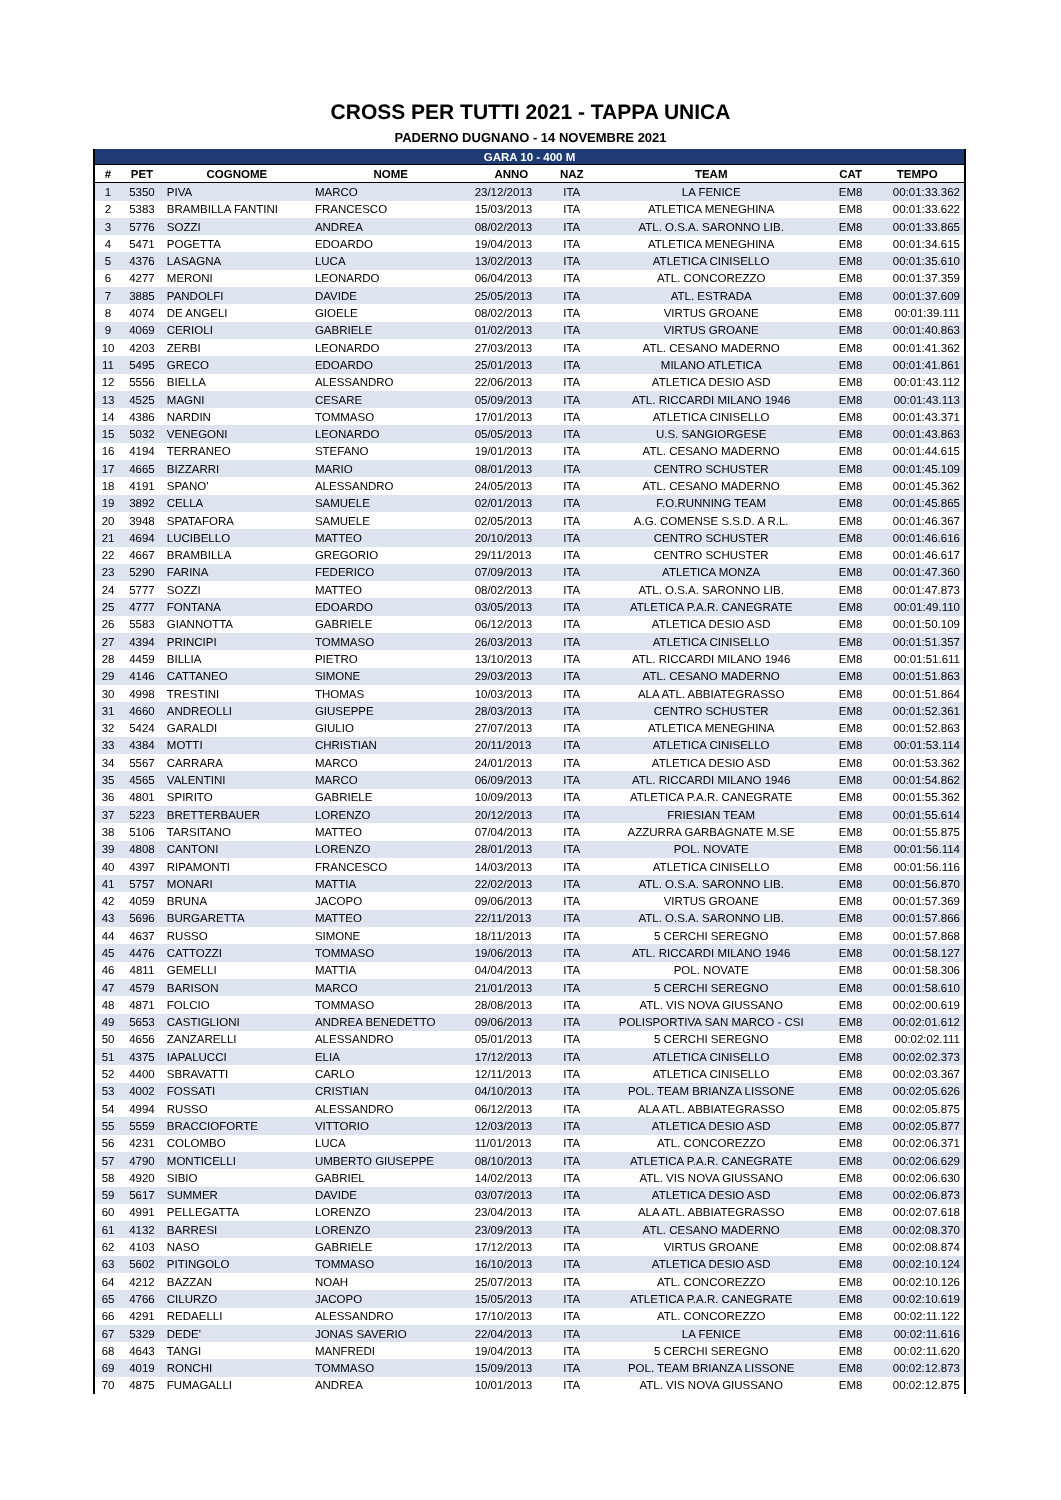CROSS PER TUTTI 2021 - TAPPA UNICA
PADERNO DUGNANO - 14 NOVEMBRE 2021
| GARA 10 - 400 M | | | | | | | | |
| --- | --- | --- | --- | --- | --- | --- | --- | --- |
| # | PET | COGNOME | NOME | ANNO | NAZ | TEAM | CAT | TEMPO |
| 1 | 5350 | PIVA | MARCO | 23/12/2013 | ITA | LA FENICE | EM8 | 00:01:33.362 |
| 2 | 5383 | BRAMBILLA FANTINI | FRANCESCO | 15/03/2013 | ITA | ATLETICA MENEGHINA | EM8 | 00:01:33.622 |
| 3 | 5776 | SOZZI | ANDREA | 08/02/2013 | ITA | ATL. O.S.A. SARONNO LIB. | EM8 | 00:01:33.865 |
| 4 | 5471 | POGETTA | EDOARDO | 19/04/2013 | ITA | ATLETICA MENEGHINA | EM8 | 00:01:34.615 |
| 5 | 4376 | LASAGNA | LUCA | 13/02/2013 | ITA | ATLETICA CINISELLO | EM8 | 00:01:35.610 |
| 6 | 4277 | MERONI | LEONARDO | 06/04/2013 | ITA | ATL. CONCOREZZO | EM8 | 00:01:37.359 |
| 7 | 3885 | PANDOLFI | DAVIDE | 25/05/2013 | ITA | ATL. ESTRADA | EM8 | 00:01:37.609 |
| 8 | 4074 | DE ANGELI | GIOELE | 08/02/2013 | ITA | VIRTUS GROANE | EM8 | 00:01:39.111 |
| 9 | 4069 | CERIOLI | GABRIELE | 01/02/2013 | ITA | VIRTUS GROANE | EM8 | 00:01:40.863 |
| 10 | 4203 | ZERBI | LEONARDO | 27/03/2013 | ITA | ATL. CESANO MADERNO | EM8 | 00:01:41.362 |
| 11 | 5495 | GRECO | EDOARDO | 25/01/2013 | ITA | MILANO ATLETICA | EM8 | 00:01:41.861 |
| 12 | 5556 | BIELLA | ALESSANDRO | 22/06/2013 | ITA | ATLETICA DESIO ASD | EM8 | 00:01:43.112 |
| 13 | 4525 | MAGNI | CESARE | 05/09/2013 | ITA | ATL. RICCARDI MILANO 1946 | EM8 | 00:01:43.113 |
| 14 | 4386 | NARDIN | TOMMASO | 17/01/2013 | ITA | ATLETICA CINISELLO | EM8 | 00:01:43.371 |
| 15 | 5032 | VENEGONI | LEONARDO | 05/05/2013 | ITA | U.S. SANGIORGESE | EM8 | 00:01:43.863 |
| 16 | 4194 | TERRANEO | STEFANO | 19/01/2013 | ITA | ATL. CESANO MADERNO | EM8 | 00:01:44.615 |
| 17 | 4665 | BIZZARRI | MARIO | 08/01/2013 | ITA | CENTRO SCHUSTER | EM8 | 00:01:45.109 |
| 18 | 4191 | SPANO' | ALESSANDRO | 24/05/2013 | ITA | ATL. CESANO MADERNO | EM8 | 00:01:45.362 |
| 19 | 3892 | CELLA | SAMUELE | 02/01/2013 | ITA | F.O.RUNNING TEAM | EM8 | 00:01:45.865 |
| 20 | 3948 | SPATAFORA | SAMUELE | 02/05/2013 | ITA | A.G. COMENSE S.S.D. A R.L. | EM8 | 00:01:46.367 |
| 21 | 4694 | LUCIBELLO | MATTEO | 20/10/2013 | ITA | CENTRO SCHUSTER | EM8 | 00:01:46.616 |
| 22 | 4667 | BRAMBILLA | GREGORIO | 29/11/2013 | ITA | CENTRO SCHUSTER | EM8 | 00:01:46.617 |
| 23 | 5290 | FARINA | FEDERICO | 07/09/2013 | ITA | ATLETICA MONZA | EM8 | 00:01:47.360 |
| 24 | 5777 | SOZZI | MATTEO | 08/02/2013 | ITA | ATL. O.S.A. SARONNO LIB. | EM8 | 00:01:47.873 |
| 25 | 4777 | FONTANA | EDOARDO | 03/05/2013 | ITA | ATLETICA P.A.R. CANEGRATE | EM8 | 00:01:49.110 |
| 26 | 5583 | GIANNOTTA | GABRIELE | 06/12/2013 | ITA | ATLETICA DESIO ASD | EM8 | 00:01:50.109 |
| 27 | 4394 | PRINCIPI | TOMMASO | 26/03/2013 | ITA | ATLETICA CINISELLO | EM8 | 00:01:51.357 |
| 28 | 4459 | BILLIA | PIETRO | 13/10/2013 | ITA | ATL. RICCARDI MILANO 1946 | EM8 | 00:01:51.611 |
| 29 | 4146 | CATTANEO | SIMONE | 29/03/2013 | ITA | ATL. CESANO MADERNO | EM8 | 00:01:51.863 |
| 30 | 4998 | TRESTINI | THOMAS | 10/03/2013 | ITA | ALA ATL. ABBIATEGRASSO | EM8 | 00:01:51.864 |
| 31 | 4660 | ANDREOLLI | GIUSEPPE | 28/03/2013 | ITA | CENTRO SCHUSTER | EM8 | 00:01:52.361 |
| 32 | 5424 | GARALDI | GIULIO | 27/07/2013 | ITA | ATLETICA MENEGHINA | EM8 | 00:01:52.863 |
| 33 | 4384 | MOTTI | CHRISTIAN | 20/11/2013 | ITA | ATLETICA CINISELLO | EM8 | 00:01:53.114 |
| 34 | 5567 | CARRARA | MARCO | 24/01/2013 | ITA | ATLETICA DESIO ASD | EM8 | 00:01:53.362 |
| 35 | 4565 | VALENTINI | MARCO | 06/09/2013 | ITA | ATL. RICCARDI MILANO 1946 | EM8 | 00:01:54.862 |
| 36 | 4801 | SPIRITO | GABRIELE | 10/09/2013 | ITA | ATLETICA P.A.R. CANEGRATE | EM8 | 00:01:55.362 |
| 37 | 5223 | BRETTERBAUER | LORENZO | 20/12/2013 | ITA | FRIESIAN TEAM | EM8 | 00:01:55.614 |
| 38 | 5106 | TARSITANO | MATTEO | 07/04/2013 | ITA | AZZURRA GARBAGNATE M.SE | EM8 | 00:01:55.875 |
| 39 | 4808 | CANTONI | LORENZO | 28/01/2013 | ITA | POL. NOVATE | EM8 | 00:01:56.114 |
| 40 | 4397 | RIPAMONTI | FRANCESCO | 14/03/2013 | ITA | ATLETICA CINISELLO | EM8 | 00:01:56.116 |
| 41 | 5757 | MONARI | MATTIA | 22/02/2013 | ITA | ATL. O.S.A. SARONNO LIB. | EM8 | 00:01:56.870 |
| 42 | 4059 | BRUNA | JACOPO | 09/06/2013 | ITA | VIRTUS GROANE | EM8 | 00:01:57.369 |
| 43 | 5696 | BURGARETTA | MATTEO | 22/11/2013 | ITA | ATL. O.S.A. SARONNO LIB. | EM8 | 00:01:57.866 |
| 44 | 4637 | RUSSO | SIMONE | 18/11/2013 | ITA | 5 CERCHI SEREGNO | EM8 | 00:01:57.868 |
| 45 | 4476 | CATTOZZI | TOMMASO | 19/06/2013 | ITA | ATL. RICCARDI MILANO 1946 | EM8 | 00:01:58.127 |
| 46 | 4811 | GEMELLI | MATTIA | 04/04/2013 | ITA | POL. NOVATE | EM8 | 00:01:58.306 |
| 47 | 4579 | BARISON | MARCO | 21/01/2013 | ITA | 5 CERCHI SEREGNO | EM8 | 00:01:58.610 |
| 48 | 4871 | FOLCIO | TOMMASO | 28/08/2013 | ITA | ATL. VIS NOVA GIUSSANO | EM8 | 00:02:00.619 |
| 49 | 5653 | CASTIGLIONI | ANDREA BENEDETTO | 09/06/2013 | ITA | POLISPORTIVA SAN MARCO - CSI | EM8 | 00:02:01.612 |
| 50 | 4656 | ZANZARELLI | ALESSANDRO | 05/01/2013 | ITA | 5 CERCHI SEREGNO | EM8 | 00:02:02.111 |
| 51 | 4375 | IAPALUCCI | ELIA | 17/12/2013 | ITA | ATLETICA CINISELLO | EM8 | 00:02:02.373 |
| 52 | 4400 | SBRAVATTI | CARLO | 12/11/2013 | ITA | ATLETICA CINISELLO | EM8 | 00:02:03.367 |
| 53 | 4002 | FOSSATI | CRISTIAN | 04/10/2013 | ITA | POL. TEAM BRIANZA LISSONE | EM8 | 00:02:05.626 |
| 54 | 4994 | RUSSO | ALESSANDRO | 06/12/2013 | ITA | ALA ATL. ABBIATEGRASSO | EM8 | 00:02:05.875 |
| 55 | 5559 | BRACCIOFORTE | VITTORIO | 12/03/2013 | ITA | ATLETICA DESIO ASD | EM8 | 00:02:05.877 |
| 56 | 4231 | COLOMBO | LUCA | 11/01/2013 | ITA | ATL. CONCOREZZO | EM8 | 00:02:06.371 |
| 57 | 4790 | MONTICELLI | UMBERTO GIUSEPPE | 08/10/2013 | ITA | ATLETICA P.A.R. CANEGRATE | EM8 | 00:02:06.629 |
| 58 | 4920 | SIBIO | GABRIEL | 14/02/2013 | ITA | ATL. VIS NOVA GIUSSANO | EM8 | 00:02:06.630 |
| 59 | 5617 | SUMMER | DAVIDE | 03/07/2013 | ITA | ATLETICA DESIO ASD | EM8 | 00:02:06.873 |
| 60 | 4991 | PELLEGATTA | LORENZO | 23/04/2013 | ITA | ALA ATL. ABBIATEGRASSO | EM8 | 00:02:07.618 |
| 61 | 4132 | BARRESI | LORENZO | 23/09/2013 | ITA | ATL. CESANO MADERNO | EM8 | 00:02:08.370 |
| 62 | 4103 | NASO | GABRIELE | 17/12/2013 | ITA | VIRTUS GROANE | EM8 | 00:02:08.874 |
| 63 | 5602 | PITINGOLO | TOMMASO | 16/10/2013 | ITA | ATLETICA DESIO ASD | EM8 | 00:02:10.124 |
| 64 | 4212 | BAZZAN | NOAH | 25/07/2013 | ITA | ATL. CONCOREZZO | EM8 | 00:02:10.126 |
| 65 | 4766 | CILURZO | JACOPO | 15/05/2013 | ITA | ATLETICA P.A.R. CANEGRATE | EM8 | 00:02:10.619 |
| 66 | 4291 | REDAELLI | ALESSANDRO | 17/10/2013 | ITA | ATL. CONCOREZZO | EM8 | 00:02:11.122 |
| 67 | 5329 | DEDE' | JONAS SAVERIO | 22/04/2013 | ITA | LA FENICE | EM8 | 00:02:11.616 |
| 68 | 4643 | TANGI | MANFREDI | 19/04/2013 | ITA | 5 CERCHI SEREGNO | EM8 | 00:02:11.620 |
| 69 | 4019 | RONCHI | TOMMASO | 15/09/2013 | ITA | POL. TEAM BRIANZA LISSONE | EM8 | 00:02:12.873 |
| 70 | 4875 | FUMAGALLI | ANDREA | 10/01/2013 | ITA | ATL. VIS NOVA GIUSSANO | EM8 | 00:02:12.875 |